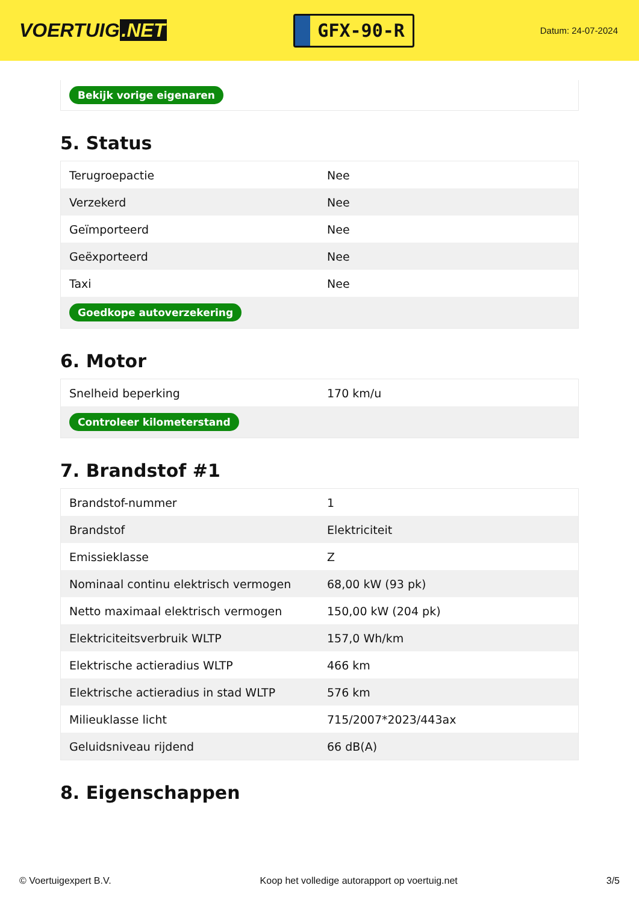VOERTUIG.NET
GFX-90-R
Datum: 24-07-2024
| Bekijk vorige eigenaren |
5. Status
| Terugroepactie | Nee |
| Verzekerd | Nee |
| Geïmporteerd | Nee |
| Geëxporteerd | Nee |
| Taxi | Nee |
| Goedkope autoverzekering | |
6. Motor
| Snelheid beperking | 170 km/u |
| Controleer kilometerstand | |
7. Brandstof #1
| Brandstof-nummer | 1 |
| Brandstof | Elektriciteit |
| Emissieklasse | Z |
| Nominaal continu elektrisch vermogen | 68,00 kW (93 pk) |
| Netto maximaal elektrisch vermogen | 150,00 kW (204 pk) |
| Elektriciteitsverbruik WLTP | 157,0 Wh/km |
| Elektrische actieradius WLTP | 466 km |
| Elektrische actieradius in stad WLTP | 576 km |
| Milieuklasse licht | 715/2007*2023/443ax |
| Geluidsniveau rijdend | 66 dB(A) |
8. Eigenschappen
© Voertuigexpert B.V. Koop het volledige autorapport op voertuig.net 3/5